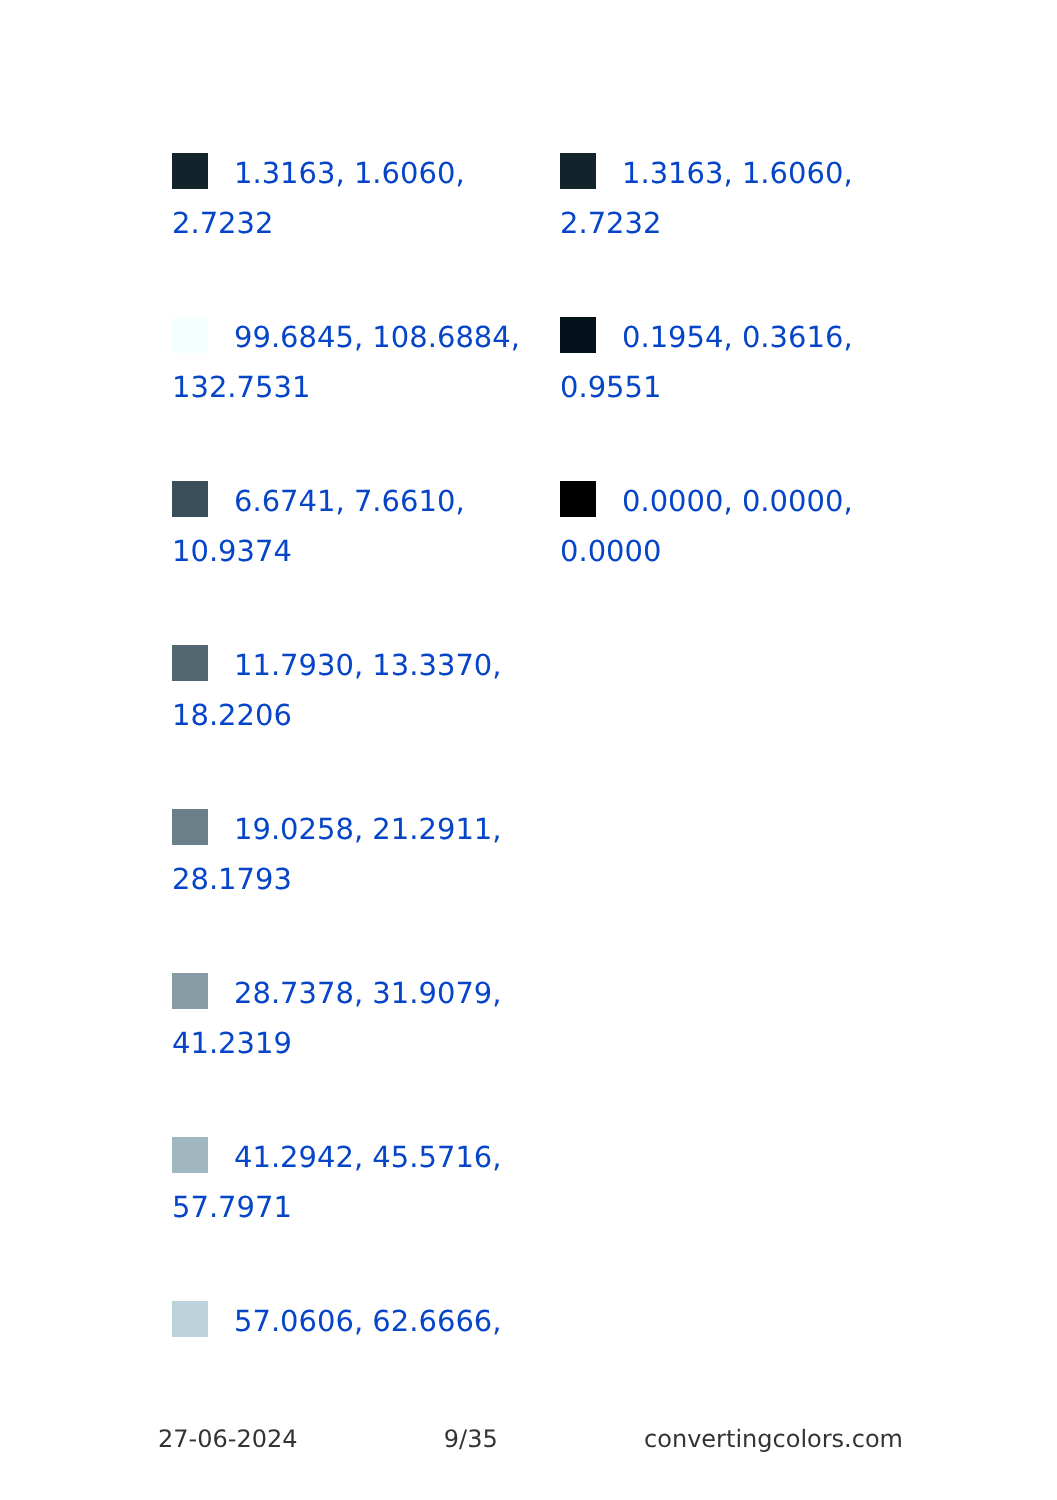1.3163, 1.6060, 2.7232 1.3163, 1.6060, 2.7232
99.6845, 108.6884, 132.7531
0.1954, 0.3616, 0.9551
6.6741, 7.6610, 10.9374
0.0000, 0.0000, 0.0000
11.7930, 13.3370, 18.2206
19.0258, 21.2911, 28.1793
28.7378, 31.9079, 41.2319
41.2942, 45.5716, 57.7971
57.0606, 62.6666,
27-06-2024 9/35 convertingcolors.com